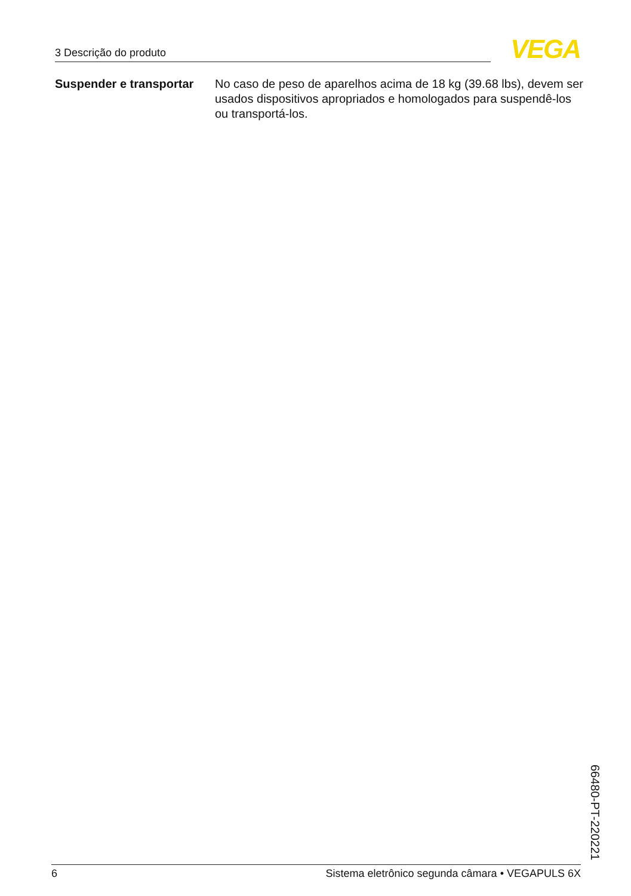3 Descrição do produto
VEGA
Suspender e transportar
No caso de peso de aparelhos acima de 18 kg (39.68 lbs), devem ser usados dispositivos apropriados e homologados para suspendê-los ou transportá-los.
66480-PT-220221
6 Sistema eletrônico segunda câmara • VEGAPULS 6X